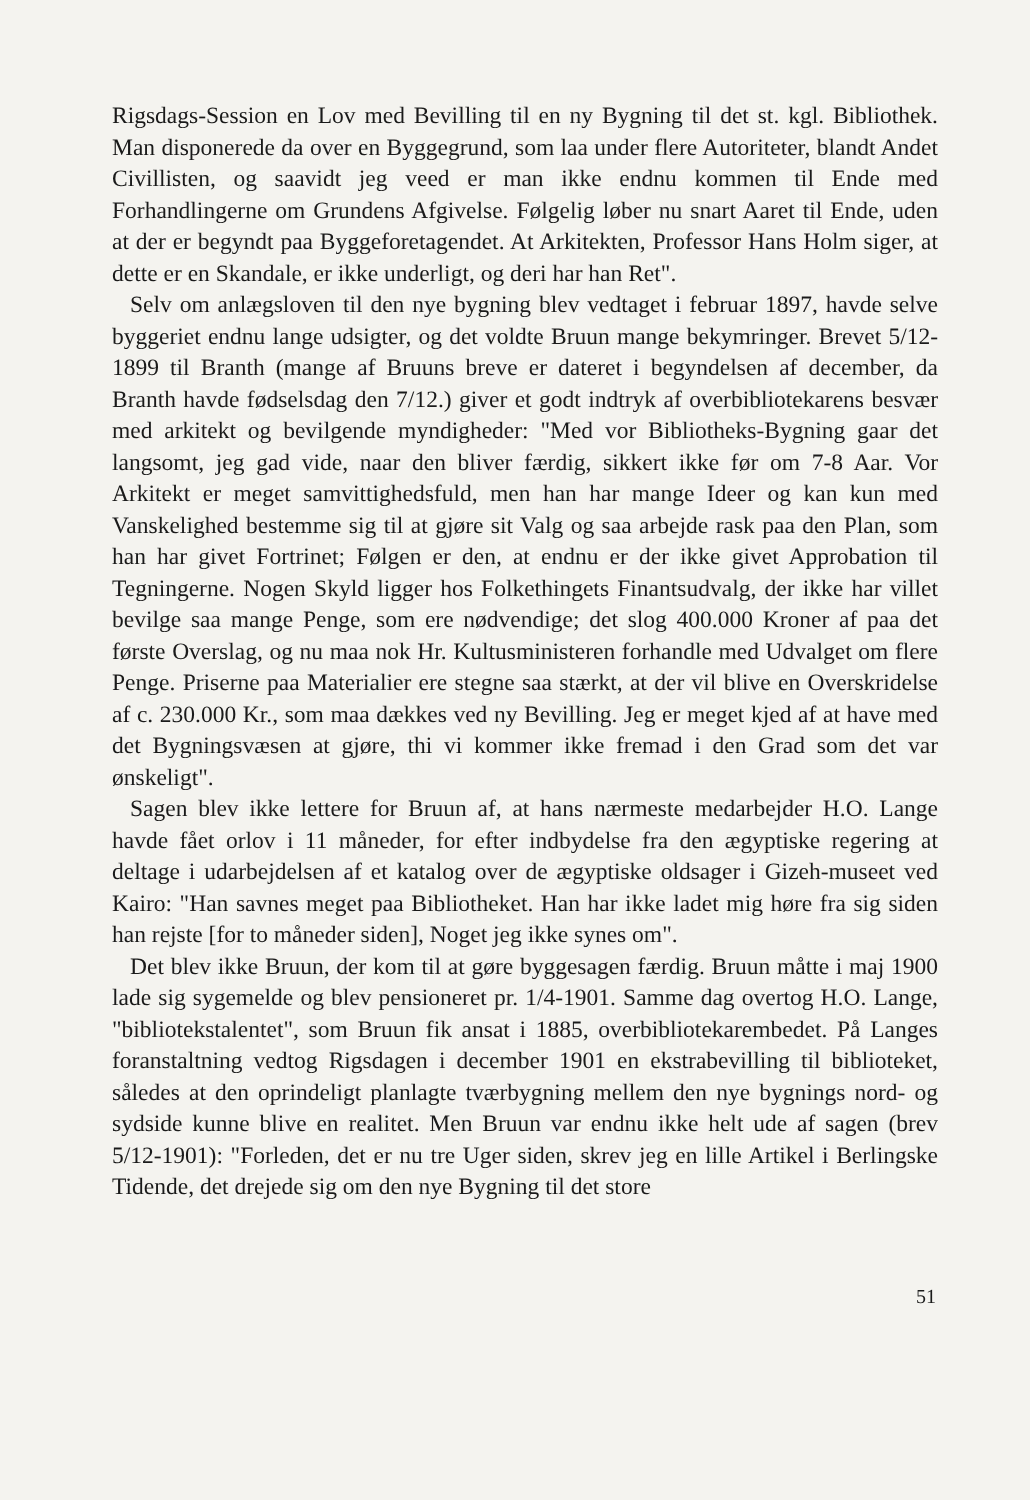Rigsdags-Session en Lov med Bevilling til en ny Bygning til det st. kgl. Bibliothek. Man disponerede da over en Byggegrund, som laa under flere Autoriteter, blandt Andet Civillisten, og saavidt jeg veed er man ikke endnu kommen til Ende med Forhandlingerne om Grundens Afgivelse. Følgelig løber nu snart Aaret til Ende, uden at der er begyndt paa Byggeforetagendet. At Arkitekten, Professor Hans Holm siger, at dette er en Skandale, er ikke underligt, og deri har han Ret".
Selv om anlægsloven til den nye bygning blev vedtaget i februar 1897, havde selve byggeriet endnu lange udsigter, og det voldte Bruun mange bekymringer. Brevet 5/12-1899 til Branth (mange af Bruuns breve er dateret i begyndelsen af december, da Branth havde fødselsdag den 7/12.) giver et godt indtryk af overbibliotekarens besvær med arkitekt og bevilgende myndigheder: "Med vor Bibliotheks-Bygning gaar det langsomt, jeg gad vide, naar den bliver færdig, sikkert ikke før om 7-8 Aar. Vor Arkitekt er meget samvittighedsfuld, men han har mange Ideer og kan kun med Vanskelighed bestemme sig til at gjøre sit Valg og saa arbejde rask paa den Plan, som han har givet Fortrinet; Følgen er den, at endnu er der ikke givet Approbation til Tegningerne. Nogen Skyld ligger hos Folkethingets Finantsudvalg, der ikke har villet bevilge saa mange Penge, som ere nødvendige; det slog 400.000 Kroner af paa det første Overslag, og nu maa nok Hr. Kultusministeren forhandle med Udvalget om flere Penge. Priserne paa Materialier ere stegne saa stærkt, at der vil blive en Overskridelse af c. 230.000 Kr., som maa dækkes ved ny Bevilling. Jeg er meget kjed af at have med det Bygningsvæsen at gjøre, thi vi kommer ikke fremad i den Grad som det var ønskeligt".
Sagen blev ikke lettere for Bruun af, at hans nærmeste medarbejder H.O. Lange havde fået orlov i 11 måneder, for efter indbydelse fra den ægyptiske regering at deltage i udarbejdelsen af et katalog over de ægyptiske oldsager i Gizeh-museet ved Kairo: "Han savnes meget paa Bibliotheket. Han har ikke ladet mig høre fra sig siden han rejste [for to måneder siden], Noget jeg ikke synes om".
Det blev ikke Bruun, der kom til at gøre byggesagen færdig. Bruun måtte i maj 1900 lade sig sygemelde og blev pensioneret pr. 1/4-1901. Samme dag overtog H.O. Lange, "bibliotekstalentet", som Bruun fik ansat i 1885, overbibliotekarembedet. På Langes foranstaltning vedtog Rigsdagen i december 1901 en ekstrabevilling til biblioteket, således at den oprindeligt planlagte tværbygning mellem den nye bygnings nord- og sydside kunne blive en realitet. Men Bruun var endnu ikke helt ude af sagen (brev 5/12-1901): "Forleden, det er nu tre Uger siden, skrev jeg en lille Artikel i Berlingske Tidende, det drejede sig om den nye Bygning til det store
51